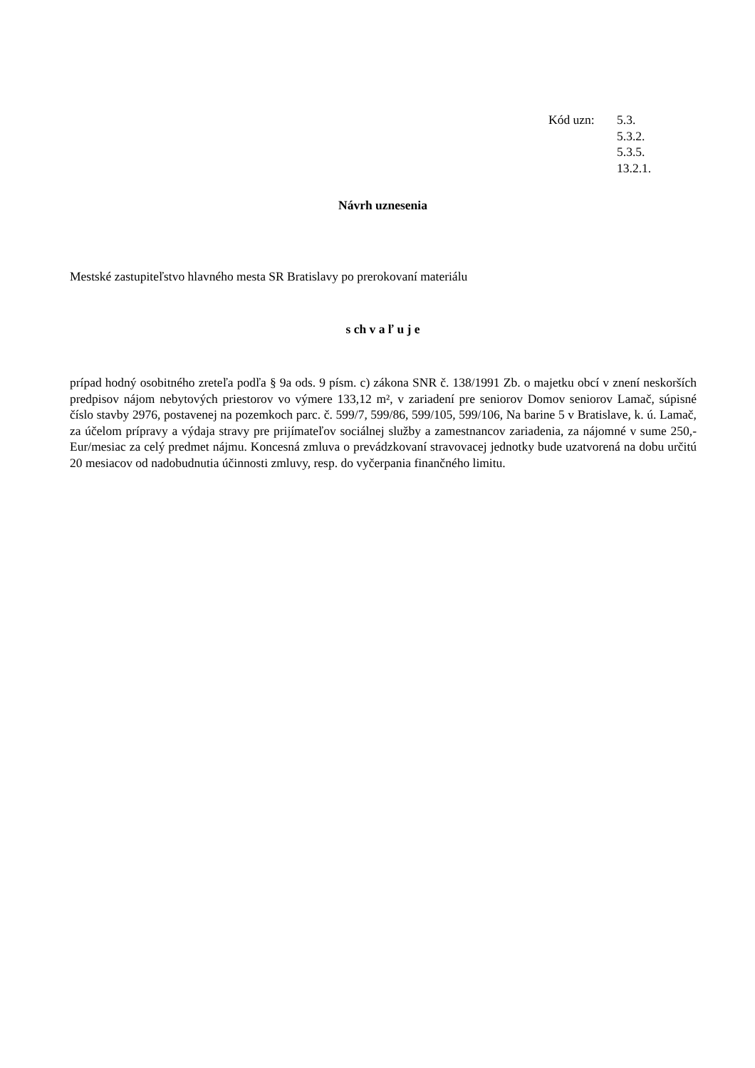Kód uzn: 5.3.
5.3.2.
5.3.5.
13.2.1.
Návrh uznesenia
Mestské zastupiteľstvo hlavného mesta SR Bratislavy po prerokovaní materiálu
s ch v a ľ u j e
prípad hodný osobitného zreteľa podľa § 9a ods. 9 písm. c) zákona SNR č. 138/1991 Zb. o majetku obcí v znení neskorších predpisov nájom nebytových priestorov vo výmere 133,12 m², v zariadení pre seniorov Domov seniorov Lamač, súpisné číslo stavby 2976, postavenej na pozemkoch parc. č. 599/7, 599/86, 599/105, 599/106, Na barine 5 v Bratislave, k. ú. Lamač, za účelom prípravy a výdaja stravy pre prijímateľov sociálnej služby a zamestnancov zariadenia, za nájomné v sume 250,- Eur/mesiac za celý predmet nájmu. Koncesná zmluva o prevádzkovaní stravovacej jednotky bude uzatvorená na dobu určitú 20 mesiacov od nadobudnutia účinnosti zmluvy, resp. do vyčerpania finančného limitu.